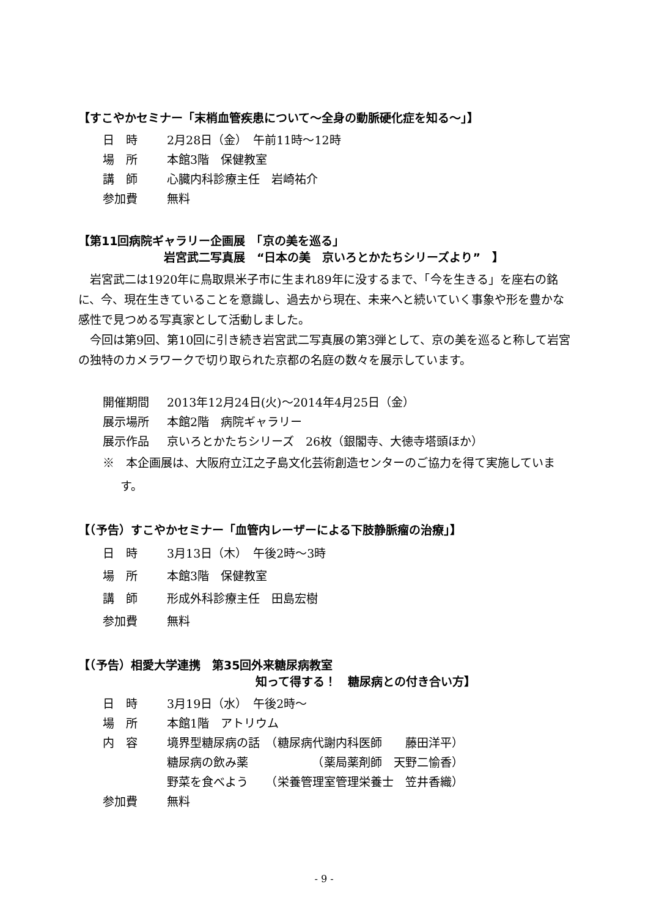【すこやかセミナー「末梢血管疾患について～全身の動脈硬化症を知る～」】
日　時 2月28日（金）　午前11時～12時
場　所 本館3階　保健教室
講　師 心臓内科診療主任　岩崎祐介
参加費 無料
【第11回病院ギャラリー企画展　「京の美を巡る」
岩宮武二写真展　“日本の美　京いろとかたちシリーズより”　】
岩宮武二は1920年に鳥取県米子市に生まれ89年に没するまで、「今を生きる」を座右の銘に、今、現在生きていることを意識し、過去から現在、未来へと続いていく事象や形を豊かな感性で見つめる写真家として活動しました。
今回は第9回、第10回に引き続き岩宮武二写真展の第3弾として、京の美を巡ると称して岩宮の独特のカメラワークで切り取られた京都の名庭の数々を展示しています。
開催期間 2013年12月24日(火)～2014年4月25日（金）
展示場所 本館2階　病院ギャラリー
展示作品 京いろとかたちシリーズ　26枚（銀閣寺、大徳寺塔頭ほか）
※　本企画展は、大阪府立江之子島文化芸術創造センターのご協力を得て実施しています。
【（予告）すこやかセミナー「血管内レーザーによる下肢静脈瘤の治療」】
日　時 3月13日（木）　午後2時～3時
場　所 本館3階　保健教室
講　師 形成外科診療主任　田島宏樹
参加費 無料
【（予告）相愛大学連携　第35回外来糖尿病教室
知って得する！　糖尿病との付き合い方】
日　時 3月19日（水）　午後2時～
場　所 本館1階　アトリウム
内　容 境界型糖尿病の話　（糖尿病代謝内科医師　　藤田洋平）
糖尿病の飲み薬　　　　　　（薬局薬剤師　天野二愉香）
野菜を食べよう　　（栄養管理室管理栄養士　笠井香織）
参加費 無料
- 9 -